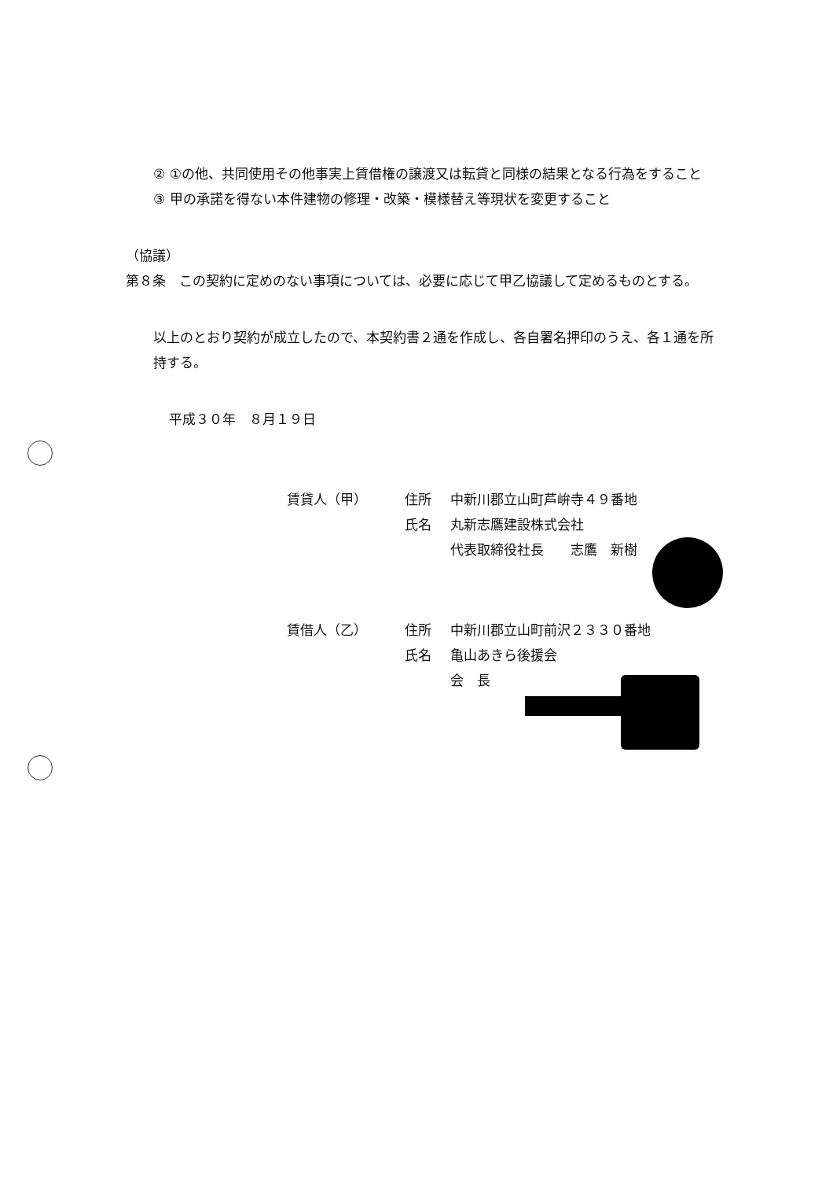② ①の他、共同使用その他事実上賃借権の譲渡又は転貸と同様の結果となる行為をすること
③ 甲の承諾を得ない本件建物の修理・改築・模様替え等現状を変更すること
（協議）
第８条　この契約に定めのない事項については、必要に応じて甲乙協議して定めるものとする。
以上のとおり契約が成立したので、本契約書２通を作成し、各自署名押印のうえ、各１通を所持する。
平成３０年　８月１９日
賃貸人（甲） 住所 中新川郡立山町芦峅寺４９番地 氏名 丸新志鷹建設株式会社 代表取締役社長　　志鷹　新樹
賃借人（乙） 住所 中新川郡立山町前沢２３３０番地 氏名 亀山あきら後援会 会　長